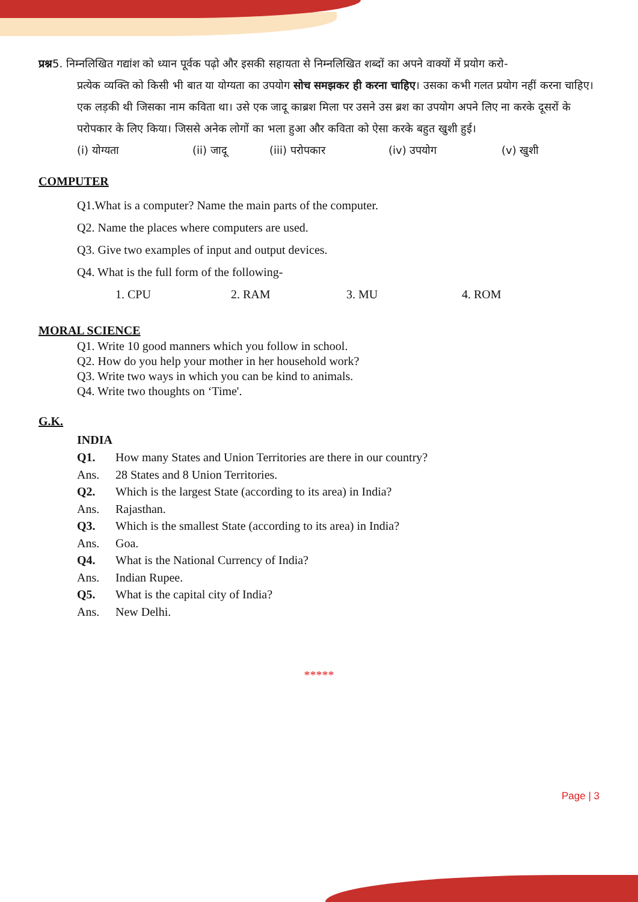प्रश्न5. निम्नलिखित गद्यांश को ध्यान पूर्वक पढ़ो और इसकी सहायता से निम्नलिखित शब्दों का अपने वाक्यों में प्रयोग करो-
प्रत्येक व्यक्ति को किसी भी बात या योग्यता का उपयोग सोच समझकर ही करना चाहिए। उसका कभी गलत प्रयोग नहीं करना चाहिए। एक लड़की थी जिसका नाम कविता था। उसे एक जादू काब्रश मिला पर उसने उस ब्रश का उपयोग अपने लिए ना करके दूसरों के परोपकार के लिए किया। जिससे अनेक लोगों का भला हुआ और कविता को ऐसा करके बहुत खुशी हुई।
(i) योग्यता (ii) जादू (iii) परोपकार (iv) उपयोग (v) खुशी
COMPUTER
Q1.What is a computer? Name the main parts of the computer.
Q2. Name the places where computers are used.
Q3. Give two examples of input and output devices.
Q4. What is the full form of the following-
1. CPU 2. RAM 3. MU 4. ROM
MORAL SCIENCE
Q1. Write 10 good manners which you follow in school.
Q2. How do you help your mother in her household work?
Q3. Write two ways in which you can be kind to animals.
Q4. Write two thoughts on ‘Time'.
G.K.
INDIA
Q1. How many States and Union Territories are there in our country?
Ans. 28 States and 8 Union Territories.
Q2. Which is the largest State (according to its area) in India?
Ans. Rajasthan.
Q3. Which is the smallest State (according to its area) in India?
Ans. Goa.
Q4. What is the National Currency of India?
Ans. Indian Rupee.
Q5. What is the capital city of India?
Ans. New Delhi.
*****
Page | 3